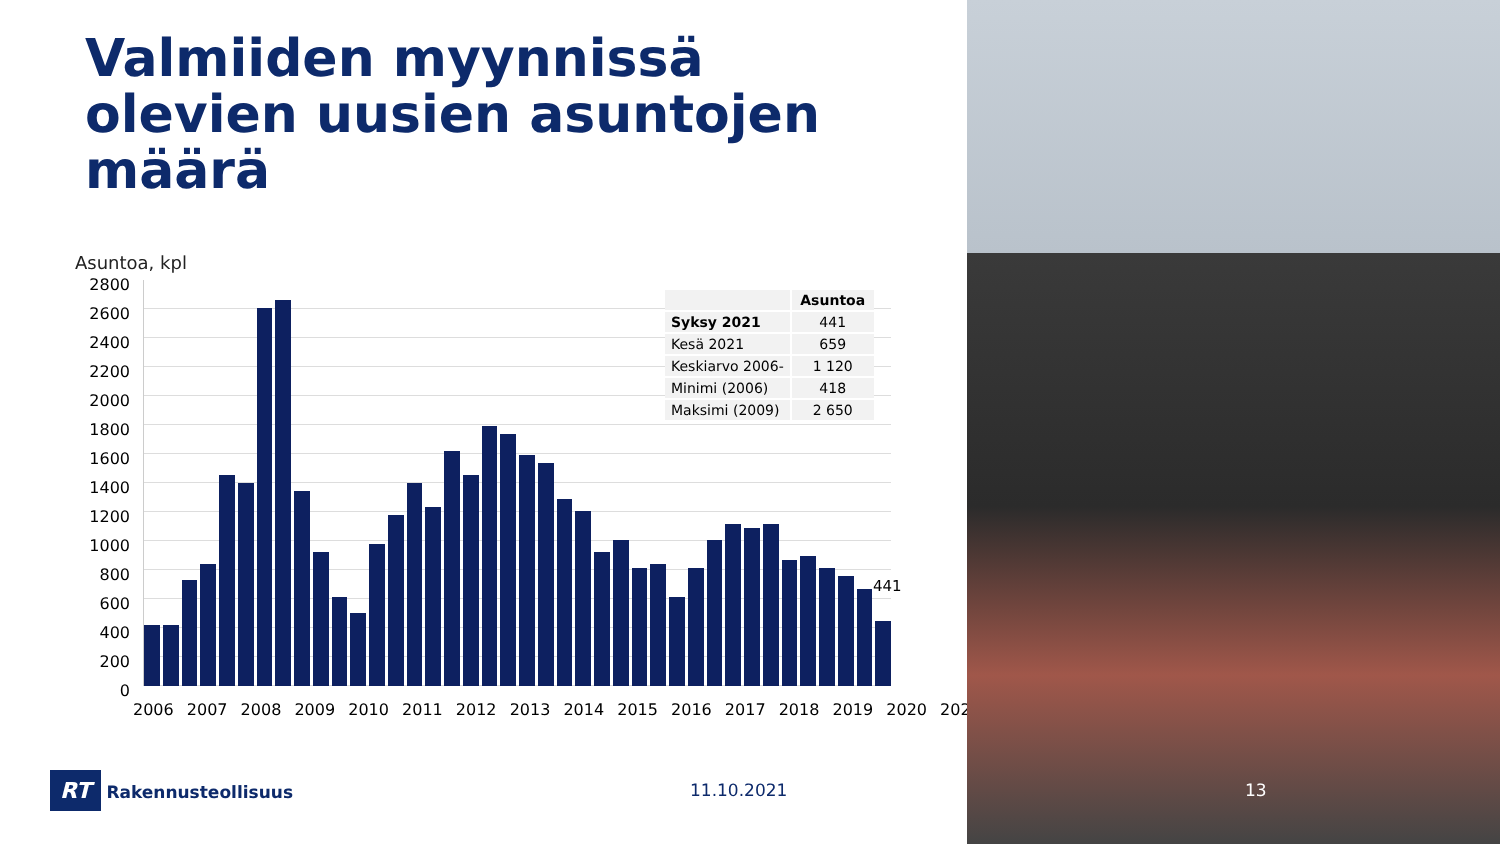Valmiiden myynnissä olevien uusien asuntojen määrä
Asuntoa, kpl
2800
2600
2400
2200
2000
1800
1600
1400
1200
1000
800
600
400
200
0
441
2006 2007 2008 2009 2010 2011 2012 2013 2014 2015 2016 2017 2018 2019 2020 2021
| | Asuntoa |
| --- | --- |
| Syksy 2021 | 441 |
| Kesä 2021 | 659 |
| Keskiarvo 2006- | 1 120 |
| Minimi (2006) | 418 |
| Maksimi (2009) | 2 650 |
RT Rakennusteollisuus 11.10.2021 13